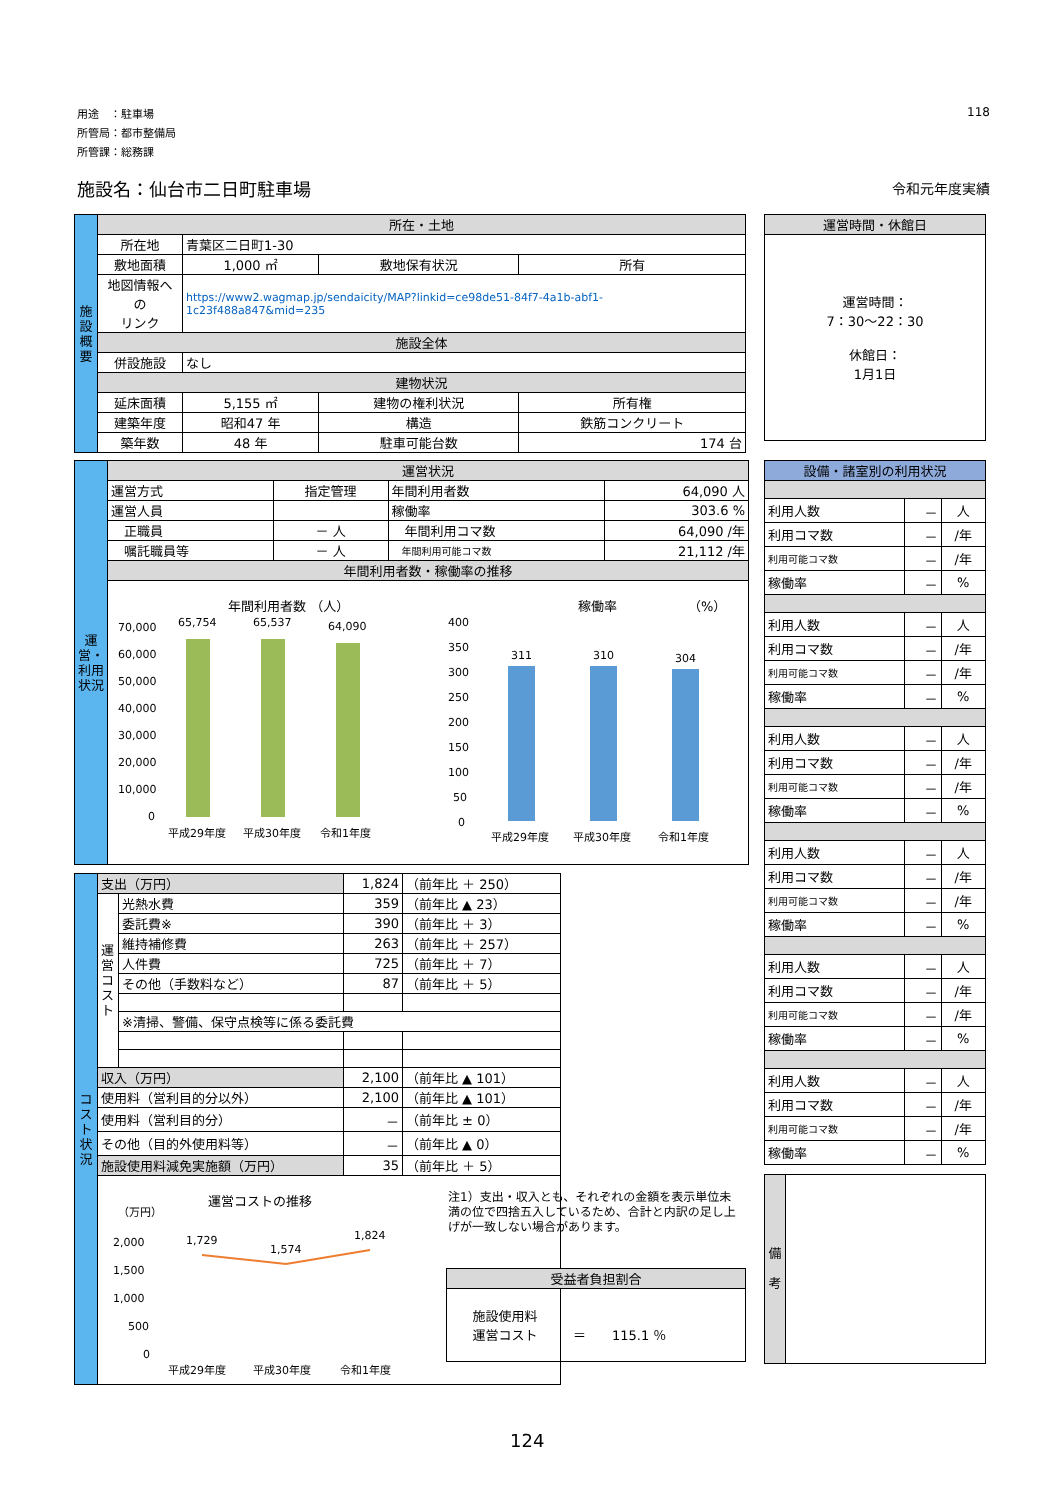用途　：駐車場
所管局：都市整備局
所管課：総務課
118
施設名：仙台市二日町駐車場 令和元年度実績
| 施設概要 | 所在・土地 | | | |
| | 所在地 | 青葉区二日町1-30 | | |
| | 敷地面積 | 1,000 ㎡ | 敷地保有状況 | 所有 |
| | 地図情報への リンク | https://www2.wagmap.jp/sendaicity/MAP?linkid=ce98de51-84f7-4a1b-abf1-1c23f488a847&mid=235 | | |
| | 施設全体 | | | |
| | 併設施設 | なし | | |
| | 建物状況 | | | |
| | 延床面積 | 5,155 ㎡ | 建物の権利状況 | 所有権 |
| | 建築年度 | 昭和47 年 | 構造 | 鉄筋コンクリート |
| | 築年数 | 48 年 | 駐車可能台数 | 174 台 |
| 運営時間・休館日 |
| 運営時間： 7：30～22：30 休館日： 1月1日 |
| 運営・利用状況 | 運営状況 | | | |
| | 運営方式 | 指定管理 | 年間利用者数 | 64,090 人 |
| | 運営人員 | | 稼働率 | 303.6 % |
| | 正職員 | － 人 | 年間利用コマ数 | 64,090 /年 |
| | 嘱託職員等 | － 人 | 年間利用可能コマ数 | 21,112 /年 |
| | 年間利用者数・稼働率の推移 | | | |
| | 年間利用者数 （人） 70,000 60,000 50,000 40,000 30,000 20,000 10,000 0 65,754 65,537 64,090 平成29年度 平成30年度 令和1年度 稼働率 （%） 400 350 300 250 200 150 100 50 0 311 310 304 平成29年度 平成30年度 令和1年度 | | | |
| 設備・諸室別の利用状況 | | |
| 利用人数 | － | 人 |
| 利用コマ数 | － | /年 |
| 利用可能コマ数 | － | /年 |
| 稼働率 | － | % |
| 利用人数 | － | 人 |
| 利用コマ数 | － | /年 |
| 利用可能コマ数 | － | /年 |
| 稼働率 | － | % |
| 利用人数 | － | 人 |
| 利用コマ数 | － | /年 |
| 利用可能コマ数 | － | /年 |
| 稼働率 | － | % |
| 利用人数 | － | 人 |
| 利用コマ数 | － | /年 |
| 利用可能コマ数 | － | /年 |
| 稼働率 | － | % |
| 利用人数 | － | 人 |
| 利用コマ数 | － | /年 |
| 利用可能コマ数 | － | /年 |
| 稼働率 | － | % |
| 利用人数 | － | 人 |
| 利用コマ数 | － | /年 |
| 利用可能コマ数 | － | /年 |
| 稼働率 | － | % |
| コスト状況 | 支出（万円） | | 1,824 | （前年比 ＋ 250） |
| | 運営コスト | 光熱水費 | 359 | （前年比 ▲ 23） |
| | | 委託費※ | 390 | （前年比 ＋ 3） |
| | | 維持補修費 | 263 | （前年比 ＋ 257） |
| | | 人件費 | 725 | （前年比 ＋ 7） |
| | | その他（手数料など） | 87 | （前年比 ＋ 5） |
| | | ※清掃、警備、保守点検等に係る委託費 | | |
| | 収入（万円） | | 2,100 | （前年比 ▲ 101） |
| | 使用料（営利目的分以外） | | 2,100 | （前年比 ▲ 101） |
| | 使用料（営利目的分） | | － | （前年比 ± 0） |
| | その他（目的外使用料等） | | － | （前年比 ▲ 0） |
| | 施設使用料減免実施額（万円） | | 35 | （前年比 ＋ 5） |
| | （万円） 運営コストの推移 2,000 1,500 1,000 500 0 1,729 1,574 1,824 平成29年度 平成30年度 令和1年度 | | | |
注1）支出・収入とも、それぞれの金額を表示単位未満の位で四捨五入しているため、合計と内訳の足し上げが一致しない場合があります。
| 受益者負担割合 |
| 施設使用料 運営コスト ＝ 115.1 ％ |
| 備考 | |
124